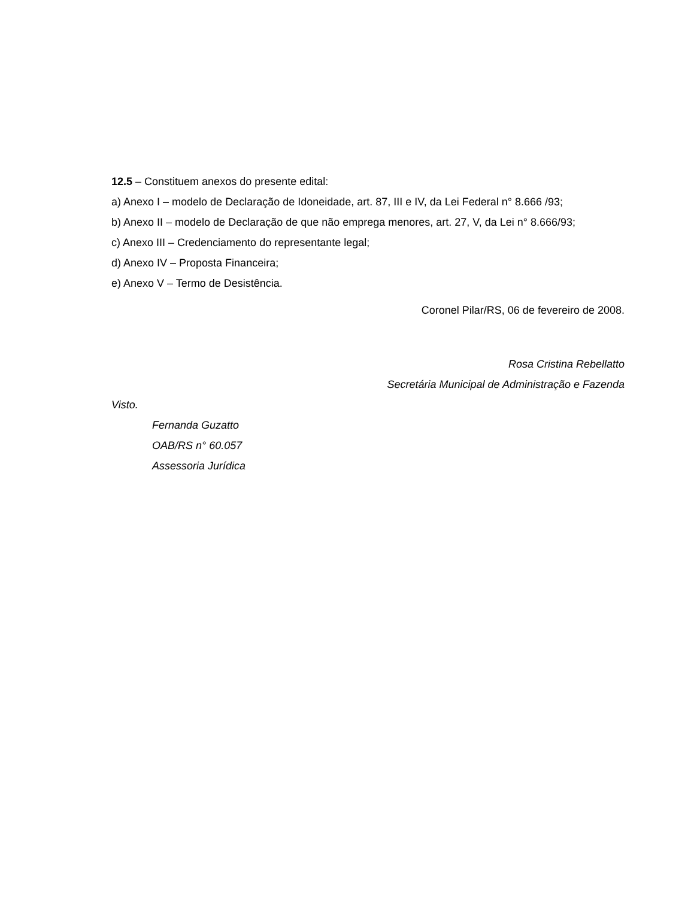12.5 – Constituem anexos do presente edital:
a) Anexo I – modelo de Declaração de Idoneidade, art. 87, III e IV, da Lei Federal n° 8.666 /93;
b) Anexo II – modelo de Declaração de que não emprega menores, art. 27, V, da Lei n° 8.666/93;
c) Anexo III – Credenciamento do representante legal;
d) Anexo IV – Proposta Financeira;
e) Anexo V – Termo de Desistência.
Coronel Pilar/RS, 06 de fevereiro de 2008.
Rosa Cristina Rebellatto
Secretária Municipal de Administração e Fazenda
Visto.
Fernanda Guzatto
OAB/RS n° 60.057
Assessoria Jurídica